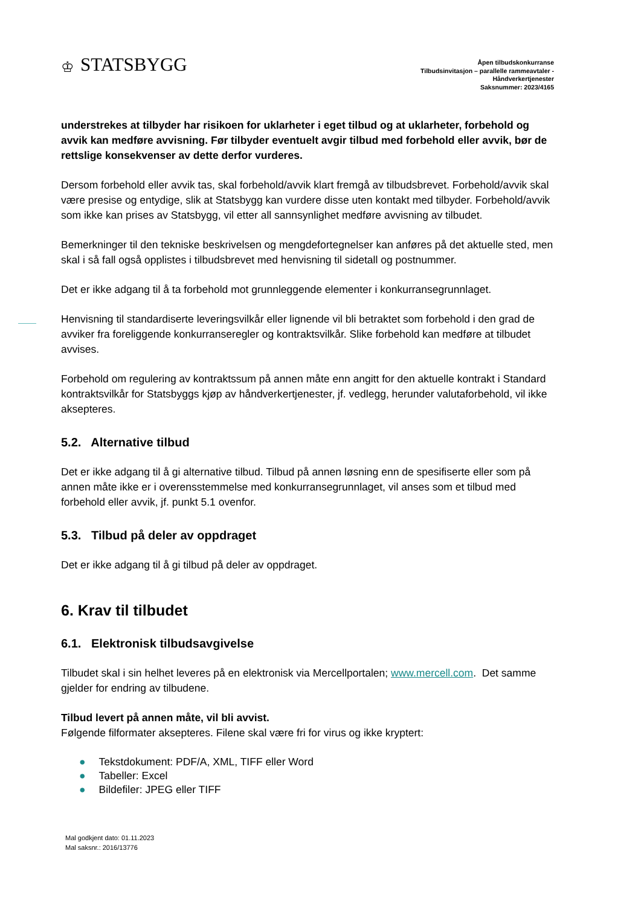♔ STATSBYGG
Åpen tilbudskonkurranse
Tilbudsinvitasjon – parallelle rammeavtaler -
Håndverkertjenester
Saksnummer: 2023/4165
understrekes at tilbyder har risikoen for uklarheter i eget tilbud og at uklarheter, forbehold og avvik kan medføre avvisning. Før tilbyder eventuelt avgir tilbud med forbehold eller avvik, bør de rettslige konsekvenser av dette derfor vurderes.
Dersom forbehold eller avvik tas, skal forbehold/avvik klart fremgå av tilbudsbrevet. Forbehold/avvik skal være presise og entydige, slik at Statsbygg kan vurdere disse uten kontakt med tilbyder. Forbehold/avvik som ikke kan prises av Statsbygg, vil etter all sannsynlighet medføre avvisning av tilbudet.
Bemerkninger til den tekniske beskrivelsen og mengdefortegnelser kan anføres på det aktuelle sted, men skal i så fall også opplistes i tilbudsbrevet med henvisning til sidetall og postnummer.
Det er ikke adgang til å ta forbehold mot grunnleggende elementer i konkurransegrunnlaget.
Henvisning til standardiserte leveringsvilkår eller lignende vil bli betraktet som forbehold i den grad de avviker fra foreliggende konkurranseregler og kontraktsvilkår. Slike forbehold kan medføre at tilbudet avvises.
Forbehold om regulering av kontraktssum på annen måte enn angitt for den aktuelle kontrakt i Standard kontraktsvilkår for Statsbyggs kjøp av håndverkertjenester, jf. vedlegg, herunder valutaforbehold, vil ikke aksepteres.
5.2. Alternative tilbud
Det er ikke adgang til å gi alternative tilbud. Tilbud på annen løsning enn de spesifiserte eller som på annen måte ikke er i overensstemmelse med konkurransegrunnlaget, vil anses som et tilbud med forbehold eller avvik, jf. punkt 5.1 ovenfor.
5.3. Tilbud på deler av oppdraget
Det er ikke adgang til å gi tilbud på deler av oppdraget.
6. Krav til tilbudet
6.1. Elektronisk tilbudsavgivelse
Tilbudet skal i sin helhet leveres på en elektronisk via Mercellportalen; www.mercell.com. Det samme gjelder for endring av tilbudene.
Tilbud levert på annen måte, vil bli avvist.
Følgende filformater aksepteres. Filene skal være fri for virus og ikke kryptert:
● Tekstdokument: PDF/A, XML, TIFF eller Word
● Tabeller: Excel
● Bildefiler: JPEG eller TIFF
Mal godkjent dato: 01.11.2023
Mal saksnr.: 2016/13776